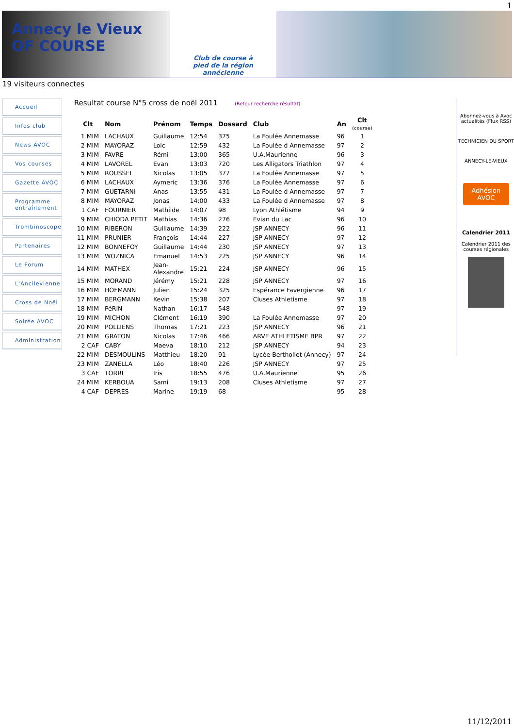1
Annecy le Vieux OF COURSE
Club de course à
pied de la région
annécienne
19 visiteurs connectes
Accueil
Infos club
News AVOC
Vos courses
Gazette AVOC
Programme entraînement
Trombinoscope
Partenaires
Le Forum
L'Ancilevienne
Cross de Noël
Soirée AVOC
Administration
Resultat course N°5 cross de noël 2011 (Retour recherche résultat)
| Clt | Nom | Prénom | Temps | Dossard | Club | An | Clt (course) |
| --- | --- | --- | --- | --- | --- | --- | --- |
| 1 MIM | LACHAUX | Guillaume | 12:54 | 375 | La Foulée Annemasse | 96 | 1 |
| 2 MIM | MAYORAZ | Loic | 12:59 | 432 | La Foulée d Annemasse | 97 | 2 |
| 3 MIM | FAVRE | Rémi | 13:00 | 365 | U.A.Maurienne | 96 | 3 |
| 4 MIM | LAVOREL | Evan | 13:03 | 720 | Les Alligators Triathlon | 97 | 4 |
| 5 MIM | ROUSSEL | Nicolas | 13:05 | 377 | La Foulée Annemasse | 97 | 5 |
| 6 MIM | LACHAUX | Aymeric | 13:36 | 376 | La Foulée Annemasse | 97 | 6 |
| 7 MIM | GUETARNI | Anas | 13:55 | 431 | La Foulée d Annemasse | 97 | 7 |
| 8 MIM | MAYORAZ | Jonas | 14:00 | 433 | La Foulée d Annemasse | 97 | 8 |
| 1 CAF | FOURNIER | Mathilde | 14:07 | 98 | Lyon Athlétisme | 94 | 9 |
| 9 MIM | CHIODA PETIT | Mathias | 14:36 | 276 | Evian du Lac | 96 | 10 |
| 10 MIM | RIBERON | Guillaume | 14:39 | 222 | JSP ANNECY | 96 | 11 |
| 11 MIM | PRUNIER | François | 14:44 | 227 | JSP ANNECY | 97 | 12 |
| 12 MIM | BONNEFOY | Guillaume | 14:44 | 230 | JSP ANNECY | 97 | 13 |
| 13 MIM | WOZNICA | Emanuel | 14:53 | 225 | JSP ANNECY | 96 | 14 |
| 14 MIM | MATHEX | Jean- Alexandre | 15:21 | 224 | JSP ANNECY | 96 | 15 |
| 15 MIM | MORAND | Jérémy | 15:21 | 228 | JSP ANNECY | 97 | 16 |
| 16 MIM | HOFMANN | Julien | 15:24 | 325 | Espérance Favergienne | 96 | 17 |
| 17 MIM | BERGMANN | Kevin | 15:38 | 207 | Cluses Athletisme | 97 | 18 |
| 18 MIM | PéRIN | Nathan | 16:17 | 548 | | 97 | 19 |
| 19 MIM | MICHON | Clément | 16:19 | 390 | La Foulée Annemasse | 97 | 20 |
| 20 MIM | POLLIENS | Thomas | 17:21 | 223 | JSP ANNECY | 96 | 21 |
| 21 MIM | GRATON | Nicolas | 17:46 | 466 | ARVE ATHLETISME BPR | 97 | 22 |
| 2 CAF | CABY | Maeva | 18:10 | 212 | JSP ANNECY | 94 | 23 |
| 22 MIM | DESMOULINS | Matthieu | 18:20 | 91 | Lycée Berthollet (Annecy) | 97 | 24 |
| 23 MIM | ZANELLA | Léo | 18:40 | 226 | JSP ANNECY | 97 | 25 |
| 3 CAF | TORRI | Iris | 18:55 | 476 | U.A.Maurienne | 95 | 26 |
| 24 MIM | KERBOUA | Sami | 19:13 | 208 | Cluses Athletisme | 97 | 27 |
| 4 CAF | DEPRES | Marine | 19:19 | 68 | | 95 | 28 |
Abonnez-vous à Avoc actualités (Flux RSS)
TECHNICIEN DU SPORT
ANNECY-LE-VIEUX
Adhésion AVOC
Calendrier 2011
Calendrier 2011 des courses régionales
11/12/2011